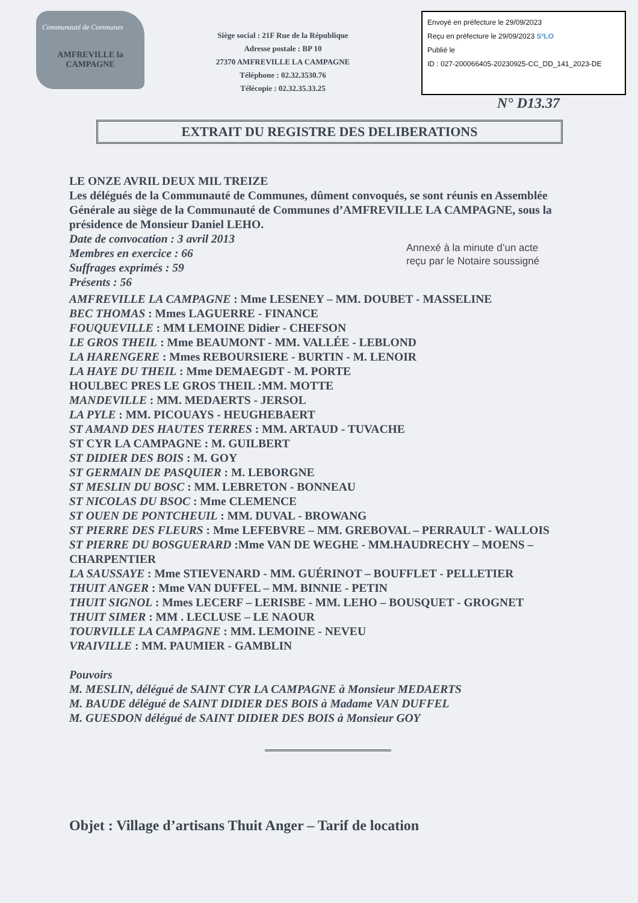Communauté de Communes
AMFREVILLE la CAMPAGNE
Siège social : 21F Rue de la République
Adresse postale : BP 10
27370 AMFREVILLE LA CAMPAGNE
Téléphone : 02.32.3530.76
Télécopie : 02.32.35.33.25
Envoyé en préfecture le 29/09/2023
Reçu en préfecture le 29/09/2023 S²LO
Publié le
ID : 027-200066405-20230925-CC_DD_141_2023-DE
N° D13.37
EXTRAIT DU REGISTRE DES DELIBERATIONS
LE ONZE AVRIL DEUX MIL TREIZE
Les délégués de la Communauté de Communes, dûment convoqués, se sont réunis en Assemblée Générale au siège de la Communauté de Communes d’AMFREVILLE LA CAMPAGNE, sous la présidence de Monsieur Daniel LEHO.
Date de convocation : 3 avril 2013
Membres en exercice : 66
Suffrages exprimés : 59
Présents : 56
Annexé à la minute d’un acte
reçu par le Notaire soussigné
AMFREVILLE LA CAMPAGNE : Mme LESENEY – MM. DOUBET - MASSELINE
BEC THOMAS : Mmes LAGUERRE - FINANCE
FOUQUEVILLE : MM LEMOINE Didier - CHEFSON
LE GROS THEIL : Mme BEAUMONT - MM. VALLÉE - LEBLOND
LA HARENGERE : Mmes REBOURSIERE - BURTIN - M. LENOIR
LA HAYE DU THEIL : Mme DEMAEGDT - M. PORTE
HOULBEC PRES LE GROS THEIL :MM. MOTTE
MANDEVILLE : MM. MEDAERTS - JERSOL
LA PYLE : MM. PICOUAYS - HEUGHEBAERT
ST AMAND DES HAUTES TERRES : MM. ARTAUD - TUVACHE
ST CYR LA CAMPAGNE : M. GUILBERT
ST DIDIER DES BOIS : M. GOY
ST GERMAIN DE PASQUIER : M. LEBORGNE
ST MESLIN DU BOSC : MM. LEBRETON - BONNEAU
ST NICOLAS DU BSOC : Mme CLEMENCE
ST OUEN DE PONTCHEUIL : MM. DUVAL - BROWANG
ST PIERRE DES FLEURS : Mme LEFEBVRE – MM. GREBOVAL – PERRAULT - WALLOIS
ST PIERRE DU BOSGUERARD :Mme VAN DE WEGHE - MM.HAUDRECHY – MOENS – CHARPENTIER
LA SAUSSAYE : Mme STIEVENARD - MM. GUÉRINOT – BOUFFLET - PELLETIER
THUIT ANGER : Mme VAN DUFFEL – MM. BINNIE - PETIN
THUIT SIGNOL : Mmes LECERF – LERISBE - MM. LEHO – BOUSQUET - GROGNET
THUIT SIMER : MM . LECLUSE – LE NAOUR
TOURVILLE LA CAMPAGNE : MM. LEMOINE - NEVEU
VRAIVILLE : MM. PAUMIER - GAMBLIN
Pouvoirs
M. MESLIN, délégué de SAINT CYR LA CAMPAGNE à Monsieur MEDAERTS
M. BAUDE délégué de SAINT DIDIER DES BOIS à Madame VAN DUFFEL
M. GUESDON délégué de SAINT DIDIER DES BOIS à Monsieur GOY
Objet : Village d’artisans Thuit Anger – Tarif de location